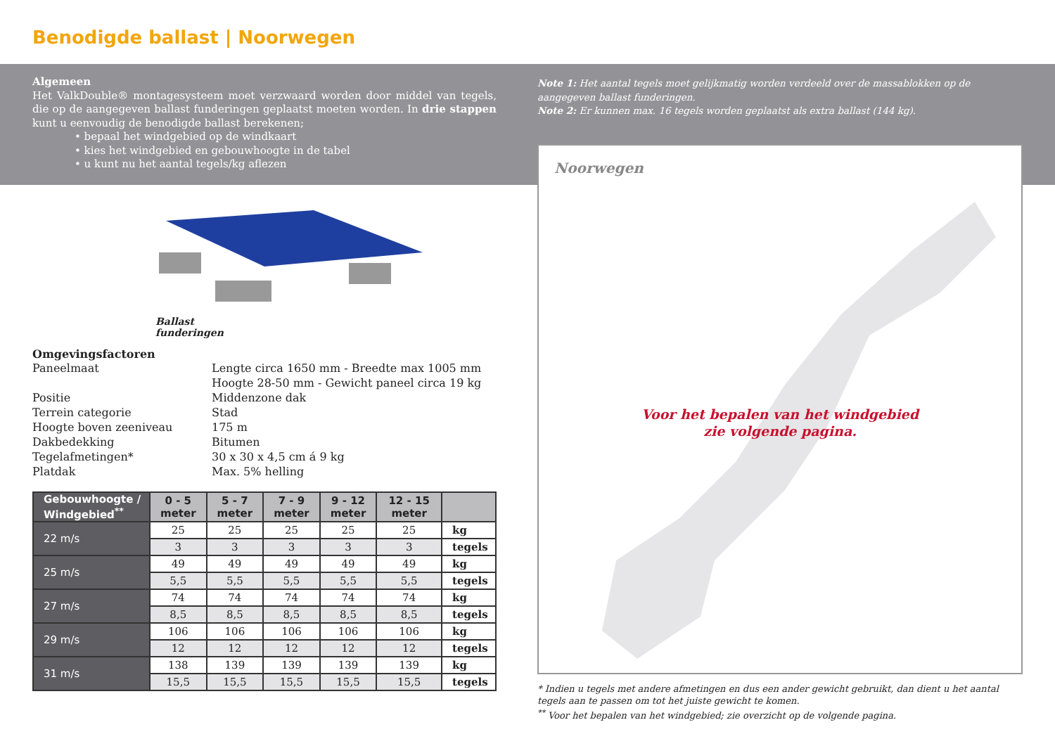Benodigde ballast | Noorwegen
Algemeen
Het ValkDouble® montagesysteem moet verzwaard worden door middel van tegels, die op de aangegeven ballast funderingen geplaatst moeten worden. In drie stappen kunt u eenvoudig de benodigde ballast berekenen;
• bepaal het windgebied op de windkaart
• kies het windgebied en gebouwhoogte in de tabel
• u kunt nu het aantal tegels/kg aflezen
Ballast
funderingen
Omgevingsfactoren
| Paneelmaat | Lengte circa 1650 mm - Breedte max 1005 mm |
| | Hoogte 28-50 mm - Gewicht paneel circa 19 kg |
| Positie | Middenzone dak |
| Terrein categorie | Stad |
| Hoogte boven zeeniveau | 175 m |
| Dakbedekking | Bitumen |
| Tegelafmetingen* | 30 x 30 x 4,5 cm á 9 kg |
| Platdak | Max. 5% helling |
| Gebouwhoogte / Windgebied<sup>**</sup> | 0 - 5 meter | 5 - 7 meter | 7 - 9 meter | 9 - 12 meter | 12 - 15 meter | |
| --- | --- | --- | --- | --- | --- | --- |
| 22 m/s | 25 | 25 | 25 | 25 | 25 | kg |
| | 3 | 3 | 3 | 3 | 3 | tegels |
| 25 m/s | 49 | 49 | 49 | 49 | 49 | kg |
| | 5,5 | 5,5 | 5,5 | 5,5 | 5,5 | tegels |
| 27 m/s | 74 | 74 | 74 | 74 | 74 | kg |
| | 8,5 | 8,5 | 8,5 | 8,5 | 8,5 | tegels |
| 29 m/s | 106 | 106 | 106 | 106 | 106 | kg |
| | 12 | 12 | 12 | 12 | 12 | tegels |
| 31 m/s | 138 | 139 | 139 | 139 | 139 | kg |
| | 15,5 | 15,5 | 15,5 | 15,5 | 15,5 | tegels |
Note 1: Het aantal tegels moet gelijkmatig worden verdeeld over de massablokken op de aangegeven ballast funderingen.
Note 2: Er kunnen max. 16 tegels worden geplaatst als extra ballast (144 kg).
Noorwegen
Voor het bepalen van het windgebied
zie volgende pagina.
* Indien u tegels met andere afmetingen en dus een ander gewicht gebruikt, dan dient u het aantal tegels aan te passen om tot het juiste gewicht te komen.
<sup>**</sup> Voor het bepalen van het windgebied; zie overzicht op de volgende pagina.